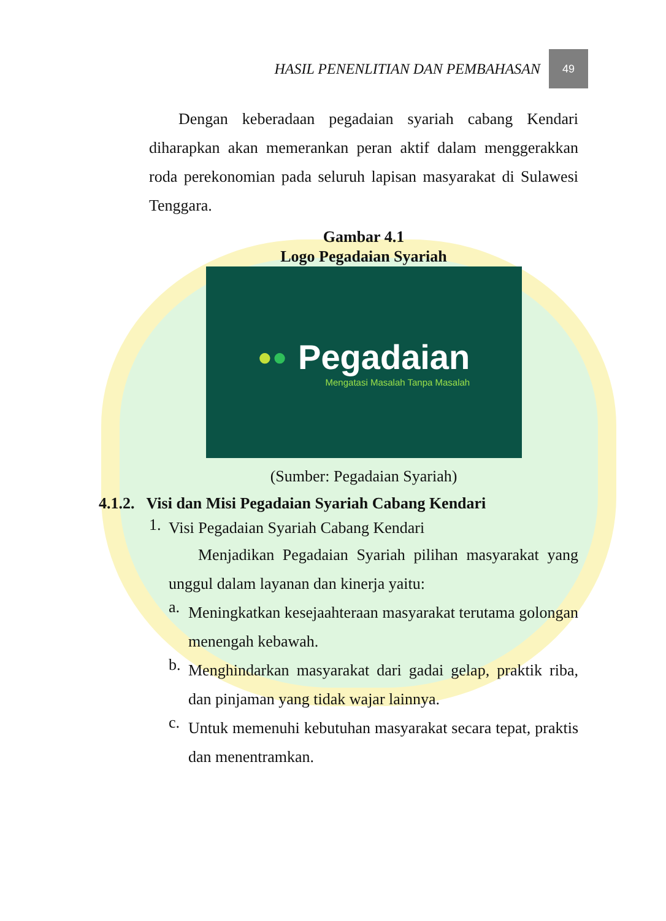HASIL PENENLITIAN DAN PEMBAHASAN
49
Dengan keberadaan pegadaian syariah cabang Kendari diharapkan akan memerankan peran aktif dalam menggerakkan roda perekonomian pada seluruh lapisan masyarakat di Sulawesi Tenggara.
Gambar 4.1
Logo Pegadaian Syariah
●● Pegadaian
Mengatasi Masalah Tanpa Masalah
(Sumber: Pegadaian Syariah)
4.1.2. Visi dan Misi Pegadaian Syariah Cabang Kendari
1. Visi Pegadaian Syariah Cabang Kendari
Menjadikan Pegadaian Syariah pilihan masyarakat yang unggul dalam layanan dan kinerja yaitu:
a.
Meningkatkan kesejaahteraan masyarakat terutama golongan menengah kebawah.
b.
Menghindarkan masyarakat dari gadai gelap, praktik riba, dan pinjaman yang tidak wajar lainnya.
c.
Untuk memenuhi kebutuhan masyarakat secara tepat, praktis dan menentramkan.